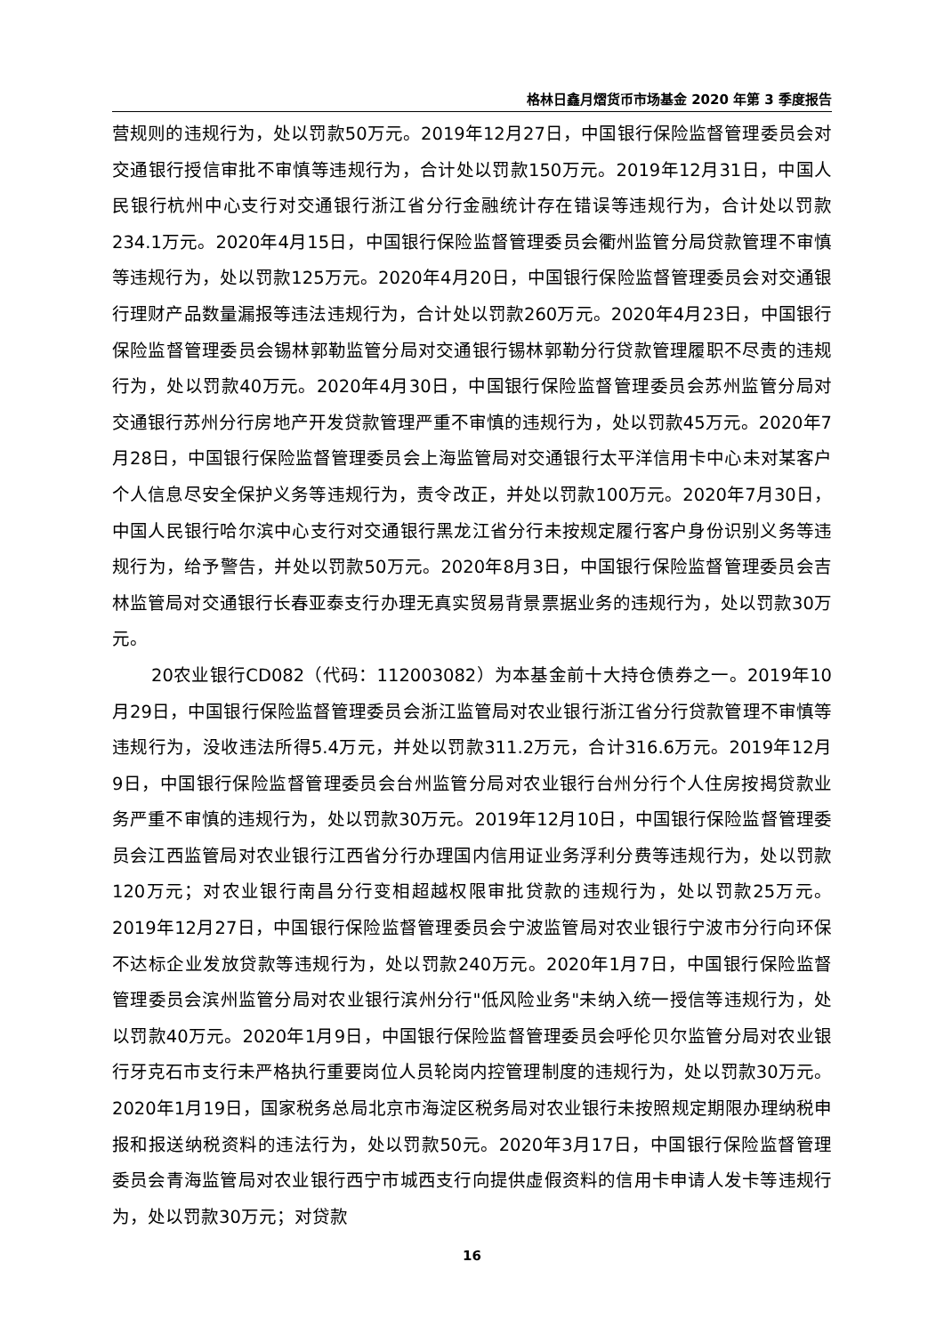格林日鑫月熠货币市场基金 2020 年第 3 季度报告
营规则的违规行为，处以罚款50万元。2019年12月27日，中国银行保险监督管理委员会对交通银行授信审批不审慎等违规行为，合计处以罚款150万元。2019年12月31日，中国人民银行杭州中心支行对交通银行浙江省分行金融统计存在错误等违规行为，合计处以罚款234.1万元。2020年4月15日，中国银行保险监督管理委员会衢州监管分局贷款管理不审慎等违规行为，处以罚款125万元。2020年4月20日，中国银行保险监督管理委员会对交通银行理财产品数量漏报等违法违规行为，合计处以罚款260万元。2020年4月23日，中国银行保险监督管理委员会锡林郭勒监管分局对交通银行锡林郭勒分行贷款管理履职不尽责的违规行为，处以罚款40万元。2020年4月30日，中国银行保险监督管理委员会苏州监管分局对交通银行苏州分行房地产开发贷款管理严重不审慎的违规行为，处以罚款45万元。2020年7月28日，中国银行保险监督管理委员会上海监管局对交通银行太平洋信用卡中心未对某客户个人信息尽安全保护义务等违规行为，责令改正，并处以罚款100万元。2020年7月30日，中国人民银行哈尔滨中心支行对交通银行黑龙江省分行未按规定履行客户身份识别义务等违规行为，给予警告，并处以罚款50万元。2020年8月3日，中国银行保险监督管理委员会吉林监管局对交通银行长春亚泰支行办理无真实贸易背景票据业务的违规行为，处以罚款30万元。
20农业银行CD082（代码：112003082）为本基金前十大持仓债券之一。2019年10月29日，中国银行保险监督管理委员会浙江监管局对农业银行浙江省分行贷款管理不审慎等违规行为，没收违法所得5.4万元，并处以罚款311.2万元，合计316.6万元。2019年12月9日，中国银行保险监督管理委员会台州监管分局对农业银行台州分行个人住房按揭贷款业务严重不审慎的违规行为，处以罚款30万元。2019年12月10日，中国银行保险监督管理委员会江西监管局对农业银行江西省分行办理国内信用证业务浮利分费等违规行为，处以罚款120万元；对农业银行南昌分行变相超越权限审批贷款的违规行为，处以罚款25万元。2019年12月27日，中国银行保险监督管理委员会宁波监管局对农业银行宁波市分行向环保不达标企业发放贷款等违规行为，处以罚款240万元。2020年1月7日，中国银行保险监督管理委员会滨州监管分局对农业银行滨州分行"低风险业务"未纳入统一授信等违规行为，处以罚款40万元。2020年1月9日，中国银行保险监督管理委员会呼伦贝尔监管分局对农业银行牙克石市支行未严格执行重要岗位人员轮岗内控管理制度的违规行为，处以罚款30万元。2020年1月19日，国家税务总局北京市海淀区税务局对农业银行未按照规定期限办理纳税申报和报送纳税资料的违法行为，处以罚款50元。2020年3月17日，中国银行保险监督管理委员会青海监管局对农业银行西宁市城西支行向提供虚假资料的信用卡申请人发卡等违规行为，处以罚款30万元；对贷款
16